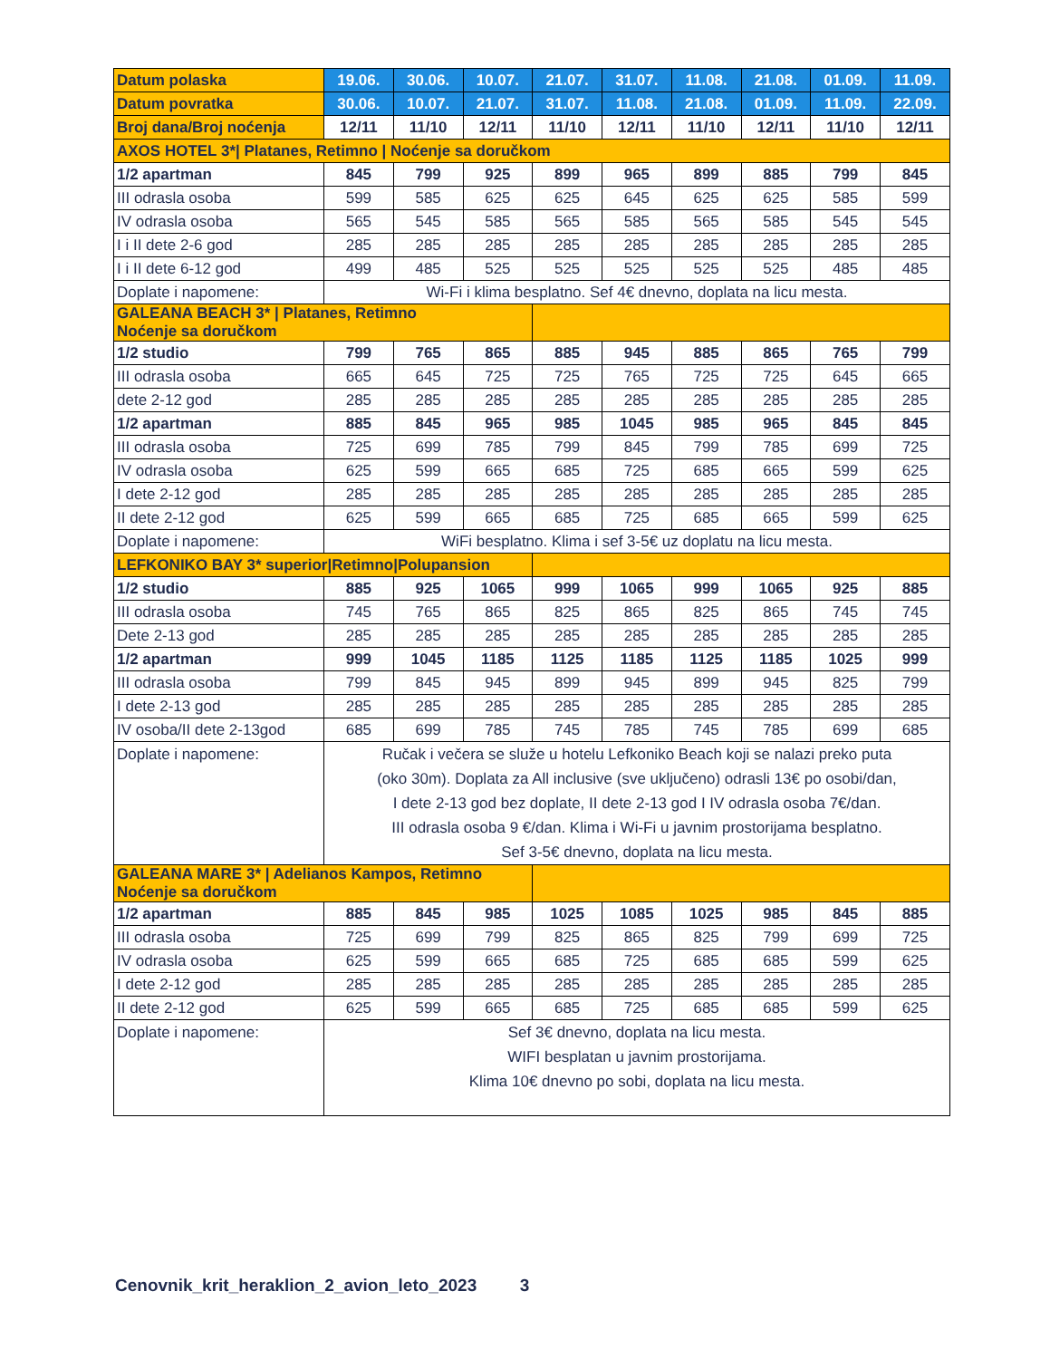| Datum polaska | 19.06. | 30.06. | 10.07. | 21.07. | 31.07. | 11.08. | 21.08. | 01.09. | 11.09. |
| --- | --- | --- | --- | --- | --- | --- | --- | --- | --- |
| Datum povratka | 30.06. | 10.07. | 21.07. | 31.07. | 11.08. | 21.08. | 01.09. | 11.09. | 22.09. |
| Broj dana/Broj noćenja | 12/11 | 11/10 | 12/11 | 11/10 | 12/11 | 11/10 | 12/11 | 11/10 | 12/11 |
| AXOS HOTEL 3*/ Platanes, Retimno / Noćenje sa doručkom | | | | | | | | | |
| 1/2 apartman | 845 | 799 | 925 | 899 | 965 | 899 | 885 | 799 | 845 |
| III odrasla osoba | 599 | 585 | 625 | 625 | 645 | 625 | 625 | 585 | 599 |
| IV odrasla osoba | 565 | 545 | 585 | 565 | 585 | 565 | 585 | 545 | 545 |
| I i II dete 2-6 god | 285 | 285 | 285 | 285 | 285 | 285 | 285 | 285 | 285 |
| I i II dete 6-12 god | 499 | 485 | 525 | 525 | 525 | 525 | 525 | 485 | 485 |
| Doplate i napomene: | Wi-Fi i klima besplatno. Sef 4€ dnevno, doplata na licu mesta. | | | | | | | | |
| GALEANA BEACH 3* / Platanes, Retimno Noćenje sa doručkom | | | | | | | | | |
| 1/2 studio | 799 | 765 | 865 | 885 | 945 | 885 | 865 | 765 | 799 |
| III odrasla osoba | 665 | 645 | 725 | 725 | 765 | 725 | 725 | 645 | 665 |
| dete 2-12 god | 285 | 285 | 285 | 285 | 285 | 285 | 285 | 285 | 285 |
| 1/2 apartman | 885 | 845 | 965 | 985 | 1045 | 985 | 965 | 845 | 845 |
| III odrasla osoba | 725 | 699 | 785 | 799 | 845 | 799 | 785 | 699 | 725 |
| IV odrasla osoba | 625 | 599 | 665 | 685 | 725 | 685 | 665 | 599 | 625 |
| I dete 2-12 god | 285 | 285 | 285 | 285 | 285 | 285 | 285 | 285 | 285 |
| II dete 2-12 god | 625 | 599 | 665 | 685 | 725 | 685 | 665 | 599 | 625 |
| Doplate i napomene: | WiFi besplatno. Klima i sef 3-5€ uz doplatu na licu mesta. | | | | | | | | |
| LEFKONIKO BAY 3* superior/Retimno/Polupansion | | | | | | | | | |
| 1/2 studio | 885 | 925 | 1065 | 999 | 1065 | 999 | 1065 | 925 | 885 |
| III odrasla osoba | 745 | 765 | 865 | 825 | 865 | 825 | 865 | 745 | 745 |
| Dete 2-13 god | 285 | 285 | 285 | 285 | 285 | 285 | 285 | 285 | 285 |
| 1/2 apartman | 999 | 1045 | 1185 | 1125 | 1185 | 1125 | 1185 | 1025 | 999 |
| III odrasla osoba | 799 | 845 | 945 | 899 | 945 | 899 | 945 | 825 | 799 |
| I dete 2-13 god | 285 | 285 | 285 | 285 | 285 | 285 | 285 | 285 | 285 |
| IV osoba/II dete 2-13god | 685 | 699 | 785 | 745 | 785 | 745 | 785 | 699 | 685 |
| Doplate i napomene: | Ručak i večera se služe u hotelu Lefkoniko Beach koji se nalazi preko puta (oko 30m). Doplata za All inclusive (sve uključeno) odrasli 13€ po osobi/dan, I dete 2-13 god bez doplate, II dete 2-13 god I IV odrasla osoba 7€/dan. III odrasla osoba 9 €/dan. Klima i Wi-Fi u javnim prostorijama besplatno. Sef 3-5€ dnevno, doplata na licu mesta. | | | | | | | | |
| GALEANA MARE 3* / Adelianos Kampos, Retimno Noćenje sa doručkom | | | | | | | | | |
| 1/2 apartman | 885 | 845 | 985 | 1025 | 1085 | 1025 | 985 | 845 | 885 |
| III odrasla osoba | 725 | 699 | 799 | 825 | 865 | 825 | 799 | 699 | 725 |
| IV odrasla osoba | 625 | 599 | 665 | 685 | 725 | 685 | 685 | 599 | 625 |
| I dete 2-12 god | 285 | 285 | 285 | 285 | 285 | 285 | 285 | 285 | 285 |
| II dete 2-12 god | 625 | 599 | 665 | 685 | 725 | 685 | 685 | 599 | 625 |
| Doplate i napomene: | Sef 3€ dnevno, doplata na licu mesta. WIFI besplatan u javnim prostorijama. Klima 10€ dnevno po sobi, doplata na licu mesta. | | | | | | | | |
Cenovnik_krit_heraklion_2_avion_leto_2023 3